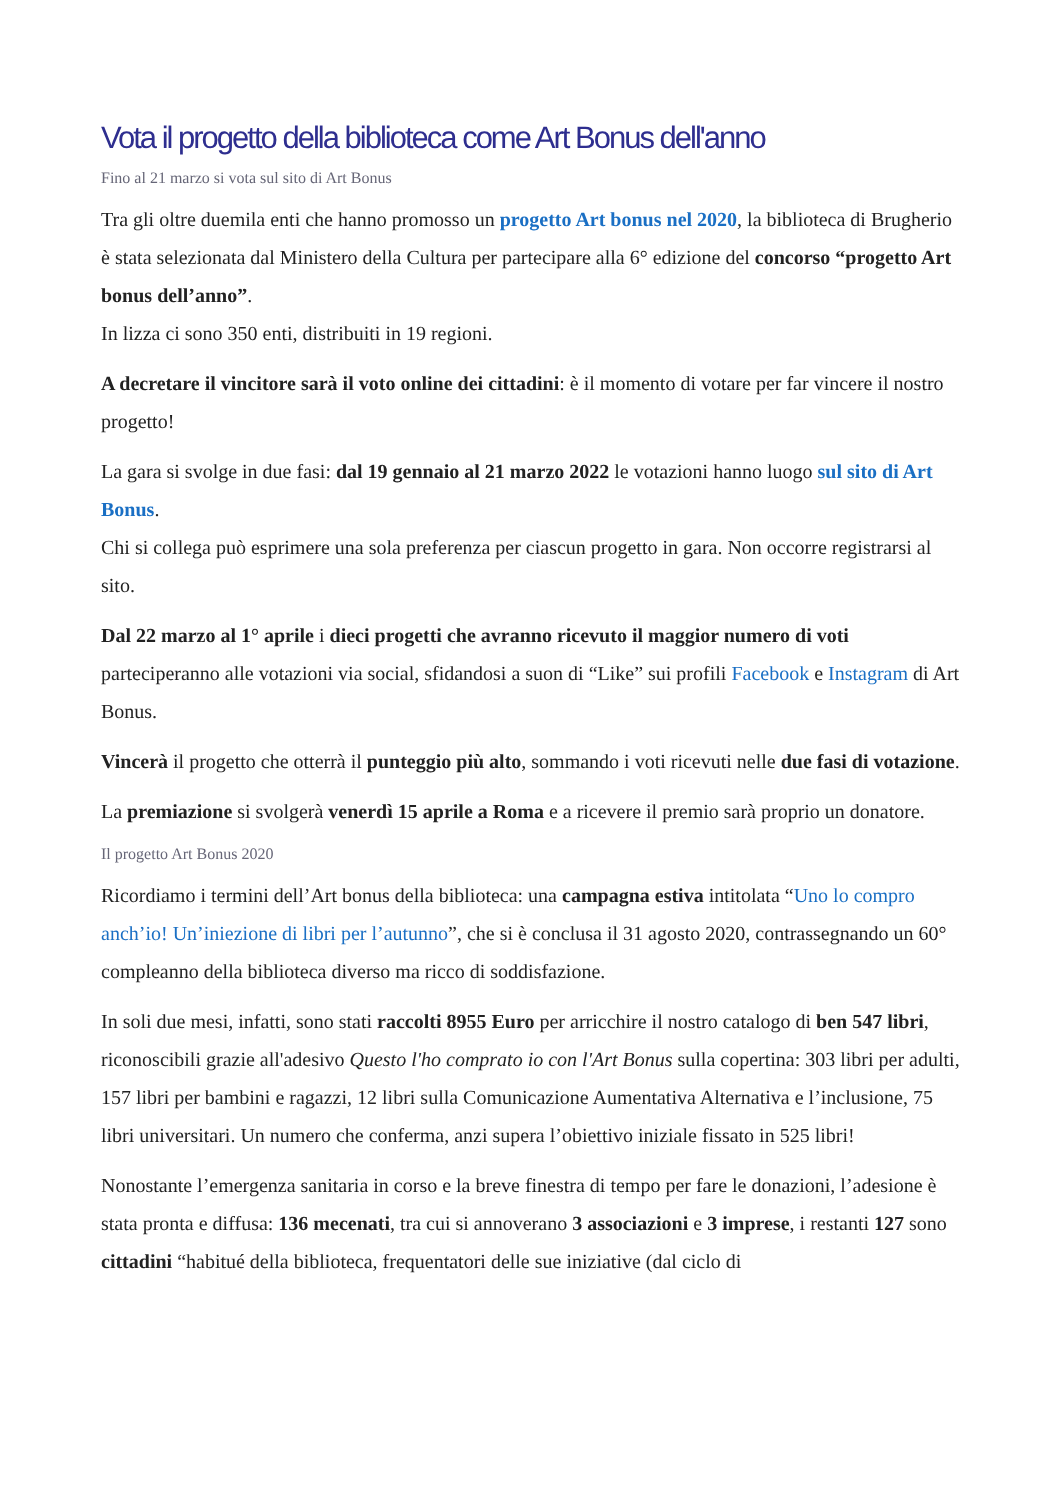Vota il progetto della biblioteca come Art Bonus dell'anno
Fino al 21 marzo si vota sul sito di Art Bonus
Tra gli oltre duemila enti che hanno promosso un progetto Art bonus nel 2020, la biblioteca di Brugherio è stata selezionata dal Ministero della Cultura per partecipare alla 6° edizione del concorso “progetto Art bonus dell’anno”.
In lizza ci sono 350 enti, distribuiti in 19 regioni.
A decretare il vincitore sarà il voto online dei cittadini: è il momento di votare per far vincere il nostro progetto!
La gara si svolge in due fasi: dal 19 gennaio al 21 marzo 2022 le votazioni hanno luogo sul sito di Art Bonus.
Chi si collega può esprimere una sola preferenza per ciascun progetto in gara. Non occorre registrarsi al sito.
Dal 22 marzo al 1° aprile i dieci progetti che avranno ricevuto il maggior numero di voti parteciperanno alle votazioni via social, sfidandosi a suon di “Like” sui profili Facebook e Instagram di Art Bonus.
Vincerà il progetto che otterrà il punteggio più alto, sommando i voti ricevuti nelle due fasi di votazione.
La premiazione si svolgerà venerdì 15 aprile a Roma e a ricevere il premio sarà proprio un donatore.
Il progetto Art Bonus 2020
Ricordiamo i termini dell’Art bonus della biblioteca: una campagna estiva intitolata “Uno lo compro anch’io! Un’iniezione di libri per l’autunno”, che si è conclusa il 31 agosto 2020, contrassegnando un 60° compleanno della biblioteca diverso ma ricco di soddisfazione.
In soli due mesi, infatti, sono stati raccolti 8955 Euro per arricchire il nostro catalogo di ben 547 libri, riconoscibili grazie all'adesivo Questo l'ho comprato io con l'Art Bonus sulla copertina: 303 libri per adulti, 157 libri per bambini e ragazzi, 12 libri sulla Comunicazione Aumentativa Alternativa e l’inclusione, 75 libri universitari. Un numero che conferma, anzi supera l’obiettivo iniziale fissato in 525 libri!
Nonostante l’emergenza sanitaria in corso e la breve finestra di tempo per fare le donazioni, l’adesione è stata pronta e diffusa: 136 mecenati, tra cui si annoverano 3 associazioni e 3 imprese, i restanti 127 sono cittadini “habitué della biblioteca, frequentatori delle sue iniziative (dal ciclo di